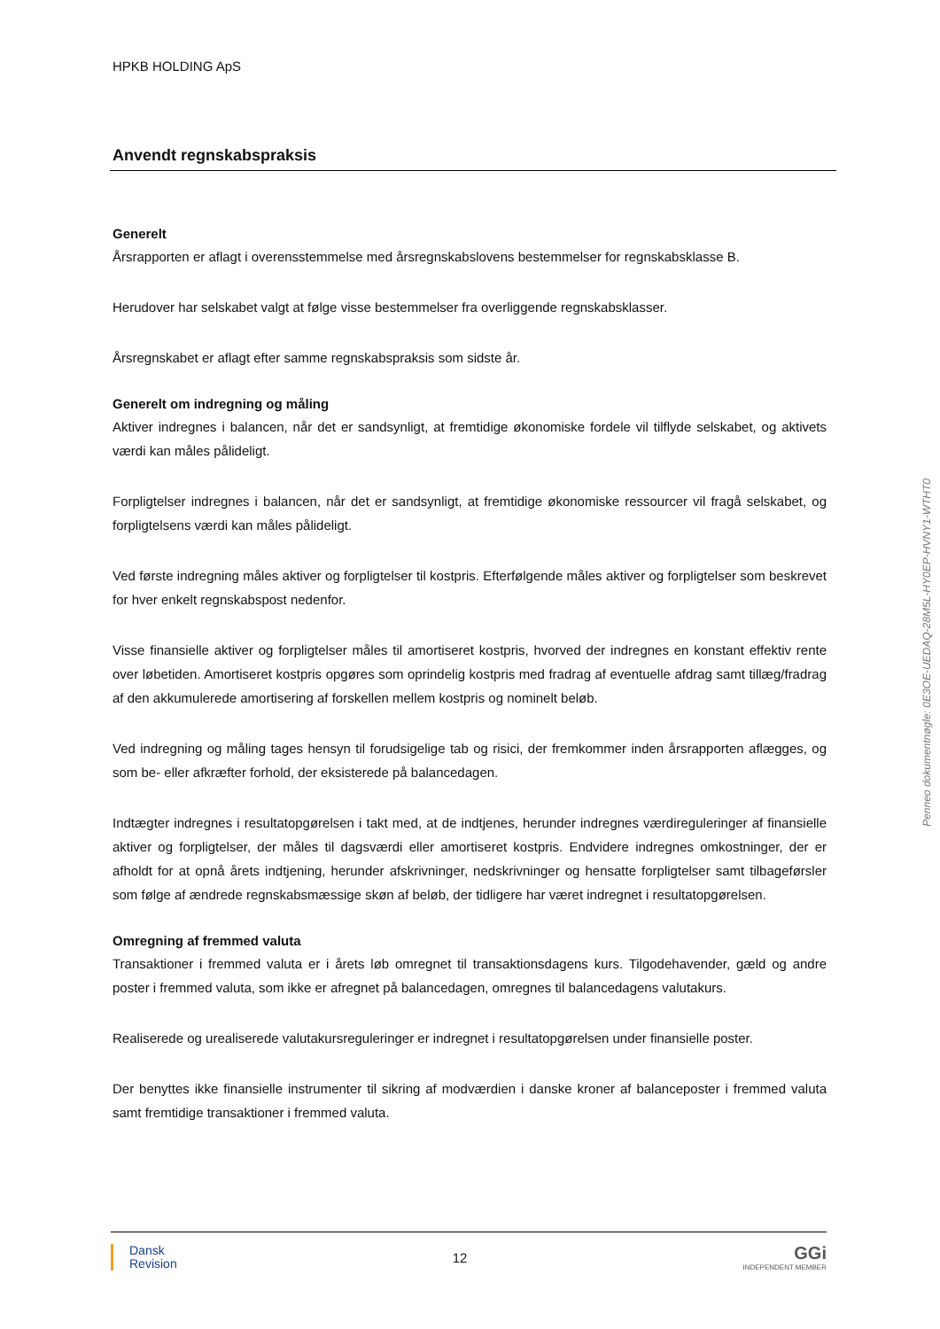HPKB HOLDING ApS
Anvendt regnskabspraksis
Generelt
Årsrapporten er aflagt i overensstemmelse med årsregnskabslovens bestemmelser for regnskabsklasse B.
Herudover har selskabet valgt at følge visse bestemmelser fra overliggende regnskabsklasser.
Årsregnskabet er aflagt efter samme regnskabspraksis som sidste år.
Generelt om indregning og måling
Aktiver indregnes i balancen, når det er sandsynligt, at fremtidige økonomiske fordele vil tilflyde selskabet, og aktivets værdi kan måles pålideligt.
Forpligtelser indregnes i balancen, når det er sandsynligt, at fremtidige økonomiske ressourcer vil fragå selskabet, og forpligtelsens værdi kan måles pålideligt.
Ved første indregning måles aktiver og forpligtelser til kostpris. Efterfølgende måles aktiver og forpligtelser som beskrevet for hver enkelt regnskabspost nedenfor.
Visse finansielle aktiver og forpligtelser måles til amortiseret kostpris, hvorved der indregnes en konstant effektiv rente over løbetiden. Amortiseret kostpris opgøres som oprindelig kostpris med fradrag af eventuelle afdrag samt tillæg/fradrag af den akkumulerede amortisering af forskellen mellem kostpris og nominelt beløb.
Ved indregning og måling tages hensyn til forudsigelige tab og risici, der fremkommer inden årsrapporten aflægges, og som be- eller afkræfter forhold, der eksisterede på balancedagen.
Indtægter indregnes i resultatopgørelsen i takt med, at de indtjenes, herunder indregnes værdireguleringer af finansielle aktiver og forpligtelser, der måles til dagsværdi eller amortiseret kostpris. Endvidere indregnes omkostninger, der er afholdt for at opnå årets indtjening, herunder afskrivninger, nedskrivninger og hensatte forpligtelser samt tilbageførsler som følge af ændrede regnskabsmæssige skøn af beløb, der tidligere har været indregnet i resultatopgørelsen.
Omregning af fremmed valuta
Transaktioner i fremmed valuta er i årets løb omregnet til transaktionsdagens kurs. Tilgodehavender, gæld og andre poster i fremmed valuta, som ikke er afregnet på balancedagen, omregnes til balancedagens valutakurs.
Realiserede og urealiserede valutakursreguleringer er indregnet i resultatopgørelsen under finansielle poster.
Der benyttes ikke finansielle instrumenter til sikring af modværdien i danske kroner af balanceposter i fremmed valuta samt fremtidige transaktioner i fremmed valuta.
Penneo dokumentnøgle: 0E3OE-UEDAQ-28M5L-HY0EP-HVNY1-WTHT0
Dansk
Revision
12
GGi
INDEPENDENT MEMBER